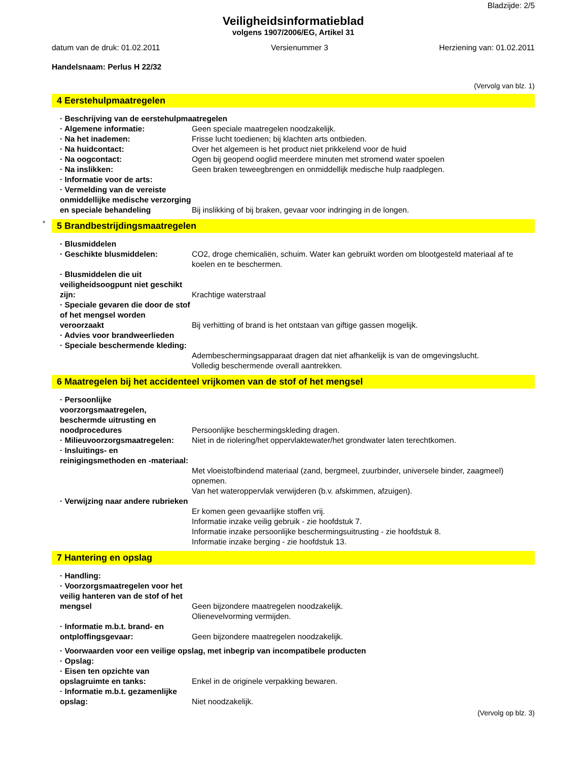Bladzijde: 2/5
Veiligheidsinformatieblad
volgens 1907/2006/EG, Artikel 31
datum van de druk: 01.02.2011 Versienummer 3 Herziening van: 01.02.2011
Handelsnaam: Perlus H 22/32
(Vervolg van blz. 1)
4 Eerstehulpmaatregelen
· Beschrijving van de eerstehulpmaatregelen
· Algemene informatie: Geen speciale maatregelen noodzakelijk.
· Na het inademen: Frisse lucht toedienen; bij klachten arts ontbieden.
· Na huidcontact: Over het algemeen is het product niet prikkelend voor de huid
· Na oogcontact: Ogen bij geopend ooglid meerdere minuten met stromend water spoelen
· Na inslikken: Geen braken teweegbrengen en onmiddellijk medische hulp raadplegen.
· Informatie voor de arts:
· Vermelding van de vereiste onmiddellijke medische verzorging en speciale behandeling
Bij inslikking of bij braken, gevaar voor indringing in de longen.
* 5 Brandbestrijdingsmaatregelen
· Blusmiddelen
· Geschikte blusmiddelen: CO2, droge chemicaliën, schuim. Water kan gebruikt worden om blootgesteld materiaal af te koelen en te beschermen.
· Blusmiddelen die uit veiligheidsoogpunt niet geschikt zijn:
Krachtige waterstraal
· Speciale gevaren die door de stof of het mengsel worden veroorzaakt
Bij verhitting of brand is het ontstaan van giftige gassen mogelijk.
· Advies voor brandweerlieden
· Speciale beschermende kleding:
Adembeschermingsapparaat dragen dat niet afhankelijk is van de omgevingslucht.
Volledig beschermende overall aantrekken.
6 Maatregelen bij het accidenteel vrijkomen van de stof of het mengsel
· Persoonlijke voorzorgsmaatregelen, beschermde uitrusting en noodprocedures
Persoonlijke beschermingskleding dragen.
· Milieuvoorzorgsmaatregelen:
Niet in de riolering/het oppervlaktewater/het grondwater laten terechtkomen.
· Insluitings- en reinigingsmethoden en -materiaal:
Met vloeistofbindend materiaal (zand, bergmeel, zuurbinder, universele binder, zaagmeel) opnemen.
Van het wateroppervlak verwijderen (b.v. afskimmen, afzuigen).
· Verwijzing naar andere rubrieken
Er komen geen gevaarlijke stoffen vrij.
Informatie inzake veilig gebruik - zie hoofdstuk 7.
Informatie inzake persoonlijke beschermingsuitrusting - zie hoofdstuk 8.
Informatie inzake berging - zie hoofdstuk 13.
7 Hantering en opslag
· Handling:
· Voorzorgsmaatregelen voor het veilig hanteren van de stof of het mengsel
Geen bijzondere maatregelen noodzakelijk.
Olienevelvorming vermijden.
· Informatie m.b.t. brand- en ontploffingsgevaar:
Geen bijzondere maatregelen noodzakelijk.
· Voorwaarden voor een veilige opslag, met inbegrip van incompatibele producten
· Opslag:
· Eisen ten opzichte van opslagruimte en tanks:
Enkel in de originele verpakking bewaren.
· Informatie m.b.t. gezamenlijke opslag:
Niet noodzakelijk.
(Vervolg op blz. 3)